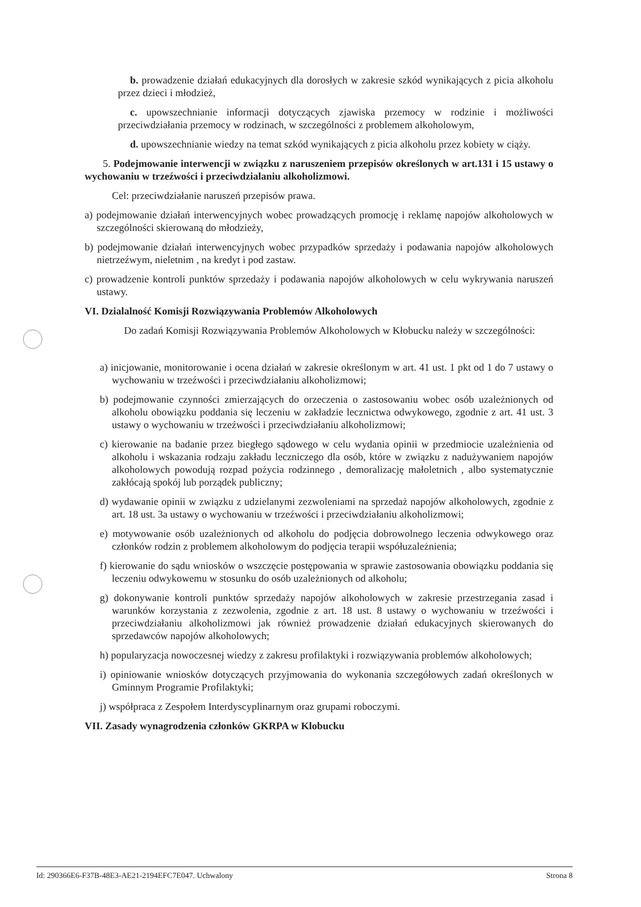b. prowadzenie działań edukacyjnych dla dorosłych w zakresie szkód wynikających z picia alkoholu przez dzieci i młodzież,
c. upowszechnianie informacji dotyczących zjawiska przemocy w rodzinie i możliwości przeciwdziałania przemocy w rodzinach, w szczególności z problemem alkoholowym,
d. upowszechnianie wiedzy na temat szkód wynikających z picia alkoholu przez kobiety w ciąży.
5. Podejmowanie interwencji w związku z naruszeniem przepisów określonych w art.131 i 15 ustawy o wychowaniu w trzeźwości i przeciwdzialaniu alkoholizmowi.
Cel: przeciwdziałanie naruszeń przepisów prawa.
a) podejmowanie działań interwencyjnych wobec prowadzących promocję i reklamę napojów alkoholowych w szczególności skierowaną do młodzieży,
b) podejmowanie działań interwencyjnych wobec przypadków sprzedaży i podawania napojów alkoholowych nietrzeźwym, nieletnim , na kredyt i pod zastaw.
c) prowadzenie kontroli punktów sprzedaży i podawania napojów alkoholowych w celu wykrywania naruszeń ustawy.
VI. Dzialalność Komisji Rozwiązywania Problemów Alkoholowych
Do zadań Komisji Rozwiązywania Problemów Alkoholowych w Kłobucku należy w szczególności:
a) inicjowanie, monitorowanie i ocena działań w zakresie określonym w art. 41 ust. 1 pkt od 1 do 7 ustawy o wychowaniu w trzeźwości i przeciwdziałaniu alkoholizmowi;
b) podejmowanie czynności zmierzających do orzeczenia o zastosowaniu wobec osób uzależnionych od alkoholu obowiązku poddania się leczeniu w zakładzie lecznictwa odwykowego, zgodnie z art. 41 ust. 3 ustawy o wychowaniu w trzeźwości i przeciwdziałaniu alkoholizmowi;
c) kierowanie na badanie przez biegłego sądowego w celu wydania opinii w przedmiocie uzależnienia od alkoholu i wskazania rodzaju zakładu leczniczego dla osób, które w związku z nadużywaniem napojów alkoholowych powodują rozpad pożycia rodzinnego , demoralizację małoletnich , albo systematycznie zakłócają spokój lub porządek publiczny;
d) wydawanie opinii w związku z udzielanymi zezwoleniami na sprzedaż napojów alkoholowych, zgodnie z art. 18 ust. 3a ustawy o wychowaniu w trzeźwości i przeciwdziałaniu alkoholizmowi;
e) motywowanie osób uzależnionych od alkoholu do podjęcia dobrowolnego leczenia odwykowego oraz członków rodzin z problemem alkoholowym do podjęcia terapii współuzależnienia;
f) kierowanie do sądu wniosków o wszczęcie postępowania w sprawie zastosowania obowiązku poddania się leczeniu odwykowemu w stosunku do osób uzależnionych od alkoholu;
g) dokonywanie kontroli punktów sprzedaży napojów alkoholowych w zakresie przestrzegania zasad i warunków korzystania z zezwolenia, zgodnie z art. 18 ust. 8 ustawy o wychowaniu w trzeźwości i przeciwdziałaniu alkoholizmowi jak również prowadzenie działań edukacyjnych skierowanych do sprzedawców napojów alkoholowych;
h) popularyzacja nowoczesnej wiedzy z zakresu profilaktyki i rozwiązywania problemów alkoholowych;
i) opiniowanie wniosków dotyczących przyjmowania do wykonania szczegółowych zadań określonych w Gminnym Programie Profilaktyki;
j) współpraca z Zespołem Interdyscyplinarnym oraz grupami roboczymi.
VII. Zasady wynagrodzenia członków GKRPA w Klobucku
Id: 290366E6-F37B-48E3-AE21-2194EFC7E047. Uchwalony Strona 8